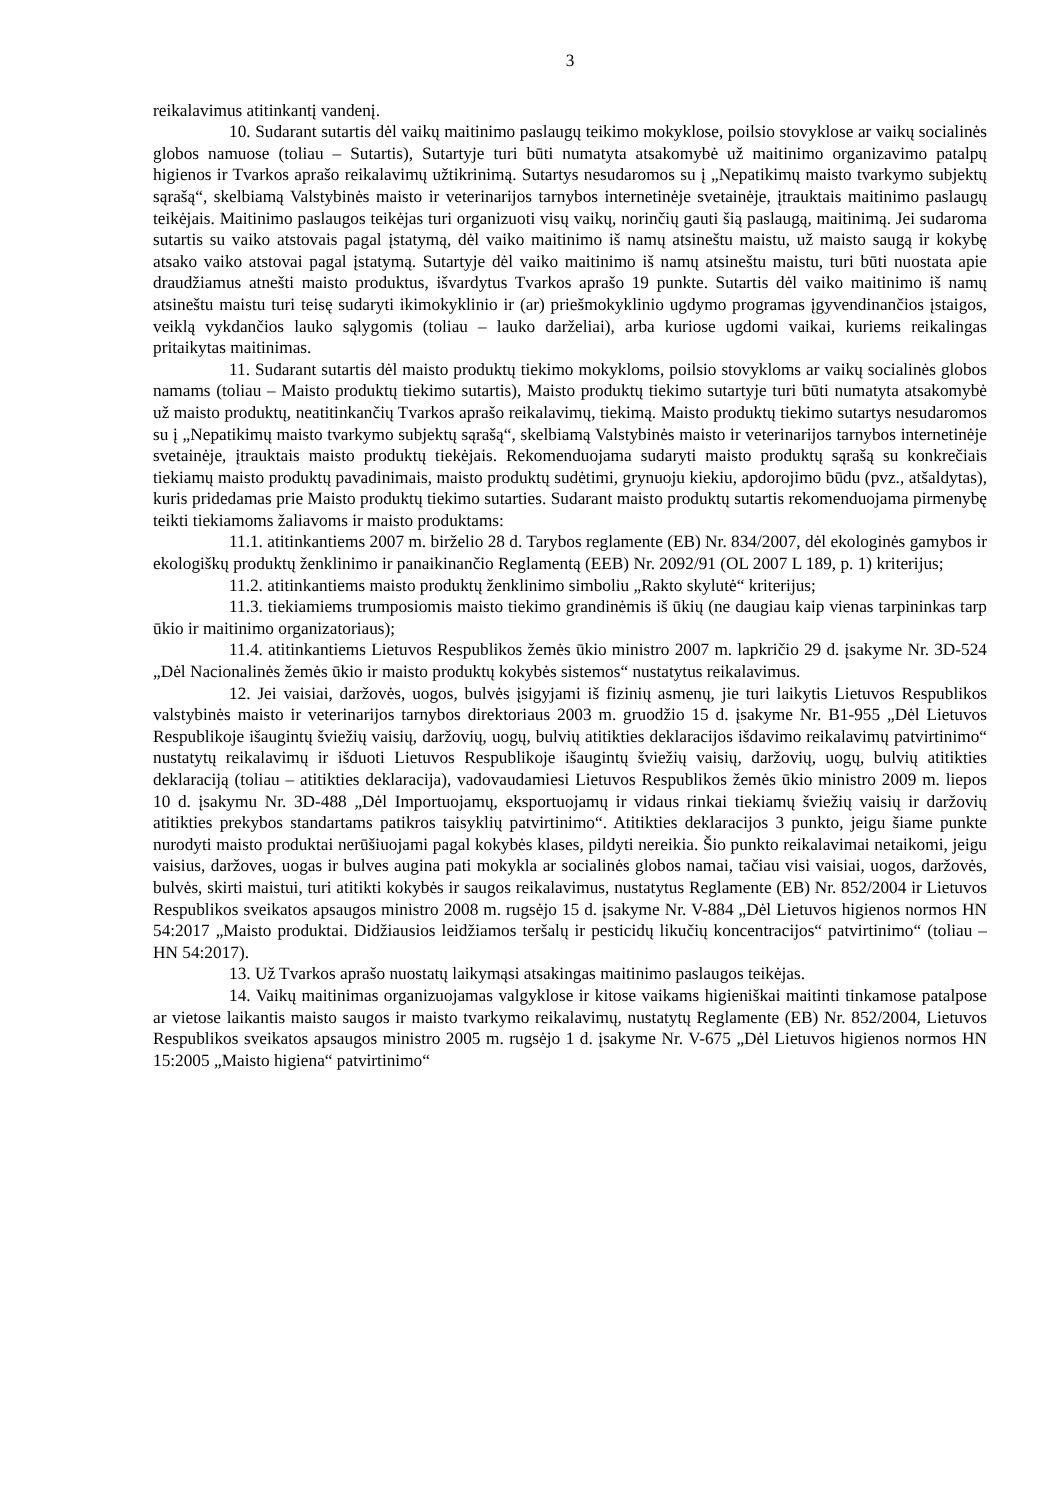3
reikalavimus atitinkantį vandenį.
10. Sudarant sutartis dėl vaikų maitinimo paslaugų teikimo mokyklose, poilsio stovyklose ar vaikų socialinės globos namuose (toliau – Sutartis), Sutartyje turi būti numatyta atsakomybė už maitinimo organizavimo patalpų higienos ir Tvarkos aprašo reikalavimų užtikrinimą. Sutartys nesudaromos su į „Nepatikimų maisto tvarkymo subjektų sąrašą“, skelbiamą Valstybinės maisto ir veterinarijos tarnybos internetinėje svetainėje, įtrauktais maitinimo paslaugų teikėjais. Maitinimo paslaugos teikėjas turi organizuoti visų vaikų, norinčių gauti šią paslaugą, maitinimą. Jei sudaroma sutartis su vaiko atstovais pagal įstatymą, dėl vaiko maitinimo iš namų atsineštu maistu, už maisto saugą ir kokybę atsako vaiko atstovai pagal įstatymą. Sutartyje dėl vaiko maitinimo iš namų atsineštu maistu, turi būti nuostata apie draudžiamus atnešti maisto produktus, išvardytus Tvarkos aprašo 19 punkte. Sutartis dėl vaiko maitinimo iš namų atsineštu maistu turi teisę sudaryti ikimokyklinio ir (ar) priešmokyklinio ugdymo programas įgyvendinančios įstaigos, veiklą vykdančios lauko sąlygomis (toliau – lauko darželiai), arba kuriose ugdomi vaikai, kuriems reikalingas pritaikytas maitinimas.
11. Sudarant sutartis dėl maisto produktų tiekimo mokykloms, poilsio stovykloms ar vaikų socialinės globos namams (toliau – Maisto produktų tiekimo sutartis), Maisto produktų tiekimo sutartyje turi būti numatyta atsakomybė už maisto produktų, neatitinkančių Tvarkos aprašo reikalavimų, tiekimą. Maisto produktų tiekimo sutartys nesudaromos su į „Nepatikimų maisto tvarkymo subjektų sąrašą“, skelbiamą Valstybinės maisto ir veterinarijos tarnybos internetinėje svetainėje, įtrauktais maisto produktų tiekėjais. Rekomenduojama sudaryti maisto produktų sąrašą su konkrečiais tiekiamų maisto produktų pavadinimais, maisto produktų sudėtimi, grynuoju kiekiu, apdorojimo būdu (pvz., atšaldytas), kuris pridedamas prie Maisto produktų tiekimo sutarties. Sudarant maisto produktų sutartis rekomenduojama pirmenybę teikti tiekiamoms žaliavoms ir maisto produktams:
11.1. atitinkantiems 2007 m. birželio 28 d. Tarybos reglamente (EB) Nr. 834/2007, dėl ekologinės gamybos ir ekologiškų produktų ženklinimo ir panaikinančio Reglamentą (EEB) Nr. 2092/91 (OL 2007 L 189, p. 1) kriterijus;
11.2. atitinkantiems maisto produktų ženklinimo simboliu „Rakto skylutė“ kriterijus;
11.3. tiekiamiems trumposiomis maisto tiekimo grandinėmis iš ūkių (ne daugiau kaip vienas tarpininkas tarp ūkio ir maitinimo organizatoriaus);
11.4. atitinkantiems Lietuvos Respublikos žemės ūkio ministro 2007 m. lapkričio 29 d. įsakyme Nr. 3D-524 „Dėl Nacionalinės žemės ūkio ir maisto produktų kokybės sistemos“ nustatytus reikalavimus.
12. Jei vaisiai, daržovės, uogos, bulvės įsigyjami iš fizinių asmenų, jie turi laikytis Lietuvos Respublikos valstybinės maisto ir veterinarijos tarnybos direktoriaus 2003 m. gruodžio 15 d. įsakyme Nr. B1-955 „Dėl Lietuvos Respublikoje išaugintų šviežių vaisių, daržovių, uogų, bulvių atitikties deklaracijos išdavimo reikalavimų patvirtinimo“ nustatytų reikalavimų ir išduoti Lietuvos Respublikoje išaugintų šviežių vaisių, daržovių, uogų, bulvių atitikties deklaraciją (toliau – atitikties deklaracija), vadovaudamiesi Lietuvos Respublikos žemės ūkio ministro 2009 m. liepos 10 d. įsakymu Nr. 3D-488 „Dėl Importuojamų, eksportuojamų ir vidaus rinkai tiekiamų šviežių vaisių ir daržovių atitikties prekybos standartams patikros taisyklių patvirtinimo“. Atitikties deklaracijos 3 punkto, jeigu šiame punkte nurodyti maisto produktai nerūšiuojami pagal kokybės klases, pildyti nereikia. Šio punkto reikalavimai netaikomi, jeigu vaisius, daržoves, uogas ir bulves augina pati mokykla ar socialinės globos namai, tačiau visi vaisiai, uogos, daržovės, bulvės, skirti maistui, turi atitikti kokybės ir saugos reikalavimus, nustatytus Reglamente (EB) Nr. 852/2004 ir Lietuvos Respublikos sveikatos apsaugos ministro 2008 m. rugsėjo 15 d. įsakyme Nr. V-884 „Dėl Lietuvos higienos normos HN 54:2017 „Maisto produktai. Didžiausios leidžiamos teršalų ir pesticidų likučių koncentracijos“ patvirtinimo“ (toliau – HN 54:2017).
13. Už Tvarkos aprašo nuostatų laikymąsi atsakingas maitinimo paslaugos teikėjas.
14. Vaikų maitinimas organizuojamas valgyklose ir kitose vaikams higieniškai maitinti tinkamose patalpose ar vietose laikantis maisto saugos ir maisto tvarkymo reikalavimų, nustatytų Reglamente (EB) Nr. 852/2004, Lietuvos Respublikos sveikatos apsaugos ministro 2005 m. rugsėjo 1 d. įsakyme Nr. V-675 „Dėl Lietuvos higienos normos HN 15:2005 „Maisto higiena“ patvirtinimo“